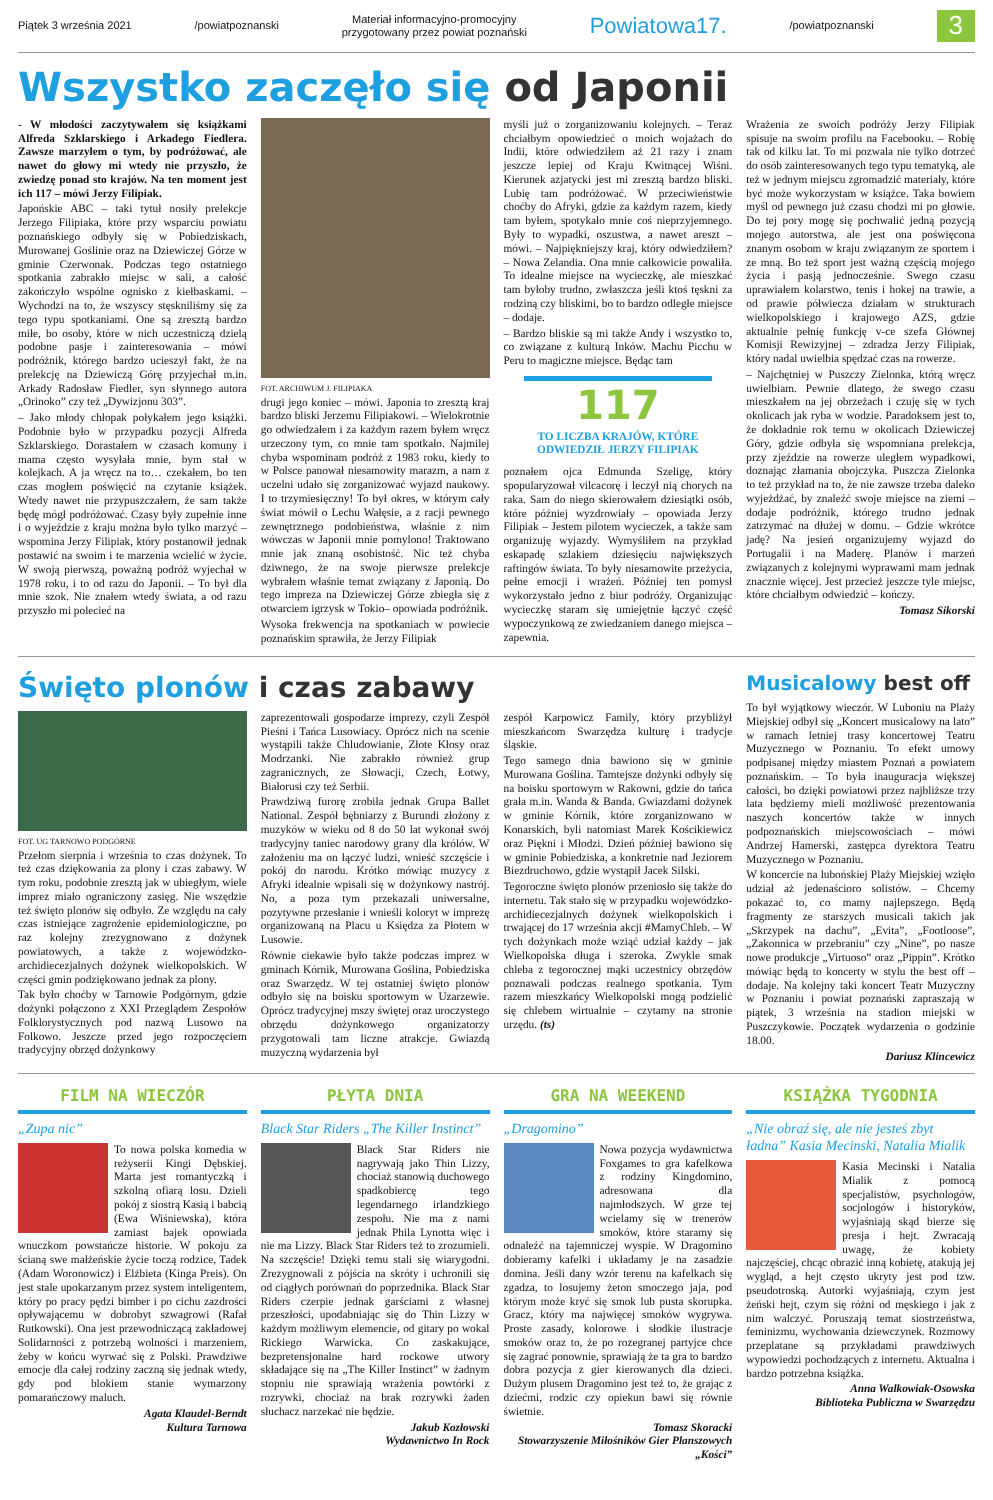Piątek 3 września 2021 /powiatpoznanski Materiał informacyjno-promocyjny
przygotowany przez powiat poznański Powiatowa17. /powiatpoznanski 3
Wszystko zaczęło się od Japonii
- W młodości zaczytywałem się książkami Alfreda Szklarskiego i Arkadego Fiedlera. Zawsze marzyłem o tym, by podróżować, ale nawet do głowy mi wtedy nie przyszło, że zwiedzę ponad sto krajów. Na ten moment jest ich 117 – mówi Jerzy Filipiak.
Japońskie ABC – taki tytuł nosiły prelekcje Jerzego Filipiaka, które przy wsparciu powiatu poznańskiego odbyły się w Pobiedziskach, Murowanej Goślinie oraz na Dziewiczej Górze w gminie Czerwonak. Podczas tego ostatniego spotkania zabrakło miejsc w sali, a całość zakończyło wspólne ognisko z kiełbaskami. – Wychodzi na to, że wszyscy stęskniliśmy się za tego typu spotkaniami. One są zresztą bardzo miłe, bo osoby, które w nich uczestniczą dzielą podobne pasje i zainteresowania – mówi podróżnik, którego bardzo ucieszył fakt, że na prelekcję na Dziewiczą Górę przyjechał m.in. Arkady Radosław Fiedler, syn słynnego autora „Orinoko” czy też „Dywizjonu 303”.
– Jako młody chłopak połykałem jego książki. Podobnie było w przypadku pozycji Alfreda Szklarskiego. Dorastałem w czasach komuny i mama często wysyłała mnie, bym stał w kolejkach. A ja wręcz na to… czekałem, bo ten czas mogłem poświęcić na czytanie książek. Wtedy nawet nie przypuszczałem, że sam także będę mógł podróżować. Czasy były zupełnie inne i o wyjeździe z kraju można było tylko marzyć – wspomina Jerzy Filipiak, który postanowił jednak postawić na swoim i te marzenia wcielić w życie. W swoją pierwszą, poważną podróż wyjechał w 1978 roku, i to od razu do Japonii. – To był dla mnie szok. Nie znałem wtedy świata, a od razu przyszło mi polecieć na
FOT. ARCHIWUM J. FILIPIAKA
drugi jego koniec – mówi. Japonia to zresztą kraj bardzo bliski Jerzemu Filipiakowi. – Wielokrotnie go odwiedzałem i za każdym razem byłem wręcz urzeczony tym, co mnie tam spotkało. Najmilej chyba wspominam podróż z 1983 roku, kiedy to w Polsce panował niesamowity marazm, a nam z uczelni udało się zorganizować wyjazd naukowy. I to trzymiesięczny! To był okres, w którym cały świat mówił o Lechu Wałęsie, a z racji pewnego zewnętrznego podobieństwa, właśnie z nim wówczas w Japonii mnie pomylono! Traktowano mnie jak znaną osobistość. Nic też chyba dziwnego, że na swoje pierwsze prelekcje wybrałem właśnie temat związany z Japonią. Do tego impreza na Dziewiczej Górze zbiegła się z otwarciem igrzysk w Tokio– opowiada podróżnik.
Wysoka frekwencja na spotkaniach w powiecie poznańskim sprawiła, że Jerzy Filipiak
myśli już o zorganizowaniu kolejnych. – Teraz chciałbym opowiedzieć o moich wojażach do Indii, które odwiedziłem aż 21 razy i znam jeszcze lepiej od Kraju Kwitnącej Wiśni. Kierunek azjatycki jest mi zresztą bardzo bliski. Lubię tam podróżować. W przeciwieństwie choćby do Afryki, gdzie za każdym razem, kiedy tam byłem, spotykało mnie coś nieprzyjemnego. Były to wypadki, oszustwa, a nawet areszt – mówi. – Najpiękniejszy kraj, który odwiedziłem? – Nowa Zelandia. Ona mnie całkowicie powaliła. To idealne miejsce na wycieczkę, ale mieszkać tam byłoby trudno, zwłaszcza jeśli ktoś tęskni za rodziną czy bliskimi, bo to bardzo odległe miejsce – dodaje.
– Bardzo bliskie są mi także Andy i wszystko to, co związane z kulturą Inków. Machu Picchu w Peru to magiczne miejsce. Będąc tam
117
TO LICZBA KRAJÓW, KTÓRE ODWIEDZIŁ JERZY FILIPIAK
poznałem ojca Edmunda Szeligę, który spopularyzował vilcacorę i leczył nią chorych na raka. Sam do niego skierowałem dziesiątki osób, które później wyzdrowiały – opowiada Jerzy Filipiak – Jestem pilotem wycieczek, a także sam organizuję wyjazdy. Wymyśliłem na przykład eskapadę szlakiem dziesięciu największych raftingów świata. To były niesamowite przeżycia, pełne emocji i wrażeń. Później ten pomysł wykorzystało jedno z biur podróży. Organizując wycieczkę staram się umiejętnie łączyć część wypoczynkową ze zwiedzaniem danego miejsca – zapewnia.
Wrażenia ze swoich podróży Jerzy Filipiak spisuje na swoim profilu na Facebooku. – Robię tak od kilku lat. To mi pozwala nie tylko dotrzeć do osób zainteresowanych tego typu tematyką, ale też w jednym miejscu zgromadzić materiały, które być może wykorzystam w książce. Taka bowiem myśl od pewnego już czasu chodzi mi po głowie. Do tej pory mogę się pochwalić jedną pozycją mojego autorstwa, ale jest ona poświęcona znanym osobom w kraju związanym ze sportem i ze mną. Bo też sport jest ważną częścią mojego życia i pasją jednocześnie. Swego czasu uprawiałem kolarstwo, tenis i hokej na trawie, a od prawie półwiecza działam w strukturach wielkopolskiego i krajowego AZS, gdzie aktualnie pełnię funkcję v-ce szefa Głównej Komisji Rewizyjnej – zdradza Jerzy Filipiak, który nadal uwielbia spędzać czas na rowerze.
– Najchętniej w Puszczy Zielonka, którą wręcz uwielbiam. Pewnie dlatego, że swego czasu mieszkałem na jej obrzeżach i czuję się w tych okolicach jak ryba w wodzie. Paradoksem jest to, że dokładnie rok temu w okolicach Dziewiczej Góry, gdzie odbyła się wspomniana prelekcja, przy zjeździe na rowerze uległem wypadkowi, doznając złamania obojczyka. Puszcza Zielonka to też przykład na to, że nie zawsze trzeba daleko wyjeżdżać, by znaleźć swoje miejsce na ziemi – dodaje podróżnik, którego trudno jednak zatrzymać na dłużej w domu. – Gdzie wkrótce jadę? Na jesień organizujemy wyjazd do Portugalii i na Maderę. Planów i marzeń związanych z kolejnymi wyprawami mam jednak znacznie więcej. Jest przecież jeszcze tyle miejsc, które chciałbym odwiedzić – kończy.
Tomasz Sikorski
Święto plonów i czas zabawy
FOT. UG TARNOWO PODGÓRNE
Przełom sierpnia i września to czas dożynek. To też czas dziękowania za plony i czas zabawy. W tym roku, podobnie zresztą jak w ubiegłym, wiele imprez miało ograniczony zasięg. Nie wszędzie też święto plonów się odbyło. Ze względu na cały czas istniejące zagrożenie epidemiologiczne, po raz kolejny zrezygnowano z dożynek powiatowych, a także z wojewódzko-archidiecezjalnych dożynek wielkopolskich. W części gmin podziękowano jednak za plony.
Tak było choćby w Tarnowie Podgórnym, gdzie dożynki połączono z XXI Przeglądem Zespołów Folklorystycznych pod nazwą Lusowo na Folkowo. Jeszcze przed jego rozpoczęciem tradycyjny obrzęd dożynkowy
zaprezentowali gospodarze imprezy, czyli Zespół Pieśni i Tańca Lusowiacy. Oprócz nich na scenie wystąpili także Chludowianie, Złote Kłosy oraz Modrzanki. Nie zabrakło również grup zagranicznych, ze Słowacji, Czech, Łotwy, Białorusi czy też Serbii.
Prawdziwą furorę zrobiła jednak Grupa Ballet National. Zespół bębniarzy z Burundi złożony z muzyków w wieku od 8 do 50 lat wykonał swój tradycyjny taniec narodowy grany dla królów. W założeniu ma on łączyć ludzi, wnieść szczęście i pokój do narodu. Krótko mówiąc muzycy z Afryki idealnie wpisali się w dożynkowy nastrój. No, a poza tym przekazali uniwersalne, pozytywne przesłanie i wnieśli koloryt w imprezę organizowaną na Placu u Księdza za Płotem w Lusowie.
Równie ciekawie było także podczas imprez w gminach Kórnik, Murowana Goślina, Pobiedziska oraz Swarzędz. W tej ostatniej święto plonów odbyło się na boisku sportowym w Uzarzewie. Oprócz tradycyjnej mszy świętej oraz uroczystego obrzędu dożynkowego organizatorzy przygotowali tam liczne atrakcje. Gwiazdą muzyczną wydarzenia był
zespół Karpowicz Family, który przybliżył mieszkańcom Swarzędza kulturę i tradycje śląskie.
Tego samego dnia bawiono się w gminie Murowana Goślina. Tamtejsze dożynki odbyły się na boisku sportowym w Rakowni, gdzie do tańca grała m.in. Wanda & Banda. Gwiazdami dożynek w gminie Kórnik, które zorganizowano w Konarskich, byli natomiast Marek Kościkiewicz oraz Piękni i Młodzi. Dzień później bawiono się w gminie Pobiedziska, a konkretnie nad Jeziorem Biezdruchowo, gdzie wystąpił Jacek Silski.
Tegoroczne święto plonów przeniosło się także do internetu. Tak stało się w przypadku wojewódzko-archidiecezjalnych dożynek wielkopolskich i trwającej do 17 września akcji #MamyChleb. – W tych dożynkach może wziąć udział każdy – jak Wielkopolska długa i szeroka. Zwykle smak chleba z tegorocznej mąki uczestnicy obrzędów poznawali podczas realnego spotkania. Tym razem mieszkańcy Wielkopolski mogą podzielić się chlebem wirtualnie – czytamy na stronie urzędu. (ts)
Musicalowy best off
To był wyjątkowy wieczór. W Luboniu na Plaży Miejskiej odbył się „Koncert musicalowy na lato” w ramach letniej trasy koncertowej Teatru Muzycznego w Poznaniu. To efekt umowy podpisanej między miastem Poznań a powiatem poznańskim. – To była inauguracja większej całości, bo dzięki powiatowi przez najbliższe trzy lata będziemy mieli możliwość prezentowania naszych koncertów także w innych podpoznańskich miejscowościach – mówi Andrzej Hamerski, zastępca dyrektora Teatru Muzycznego w Poznaniu.
W koncercie na lubońskiej Plaży Miejskiej wzięło udział aż jedenaścioro solistów. – Chcemy pokazać to, co mamy najlepszego. Będą fragmenty ze starszych musicali takich jak „Skrzypek na dachu”, „Evita”, „Footloose”, „Zakonnica w przebraniu” czy „Nine”, po nasze nowe produkcje „Virtuoso” oraz „Pippin”. Krótko mówiąc będą to koncerty w stylu the best off – dodaje. Na kolejny taki koncert Teatr Muzyczny w Poznaniu i powiat poznański zapraszają w piątek, 3 września na stadion miejski w Puszczykowie. Początek wydarzenia o godzinie 18.00.
Dariusz Klincewicz
FILM NA WIECZÓR
„Zupa nic”
To nowa polska komedia w reżyserii Kingi Dębskiej. Marta jest romantyczką i szkolną ofiarą losu. Dzieli pokój z siostrą Kasią i babcią (Ewa Wiśniewska), która zamiast bajek opowiada wnuczkom powstańcze historie. W pokoju za ścianą swe małżeńskie życie toczą rodzice, Tadek (Adam Woronowicz) i Elżbieta (Kinga Preis). On jest stale upokarzanym przez system inteligentem, który po pracy pędzi bimber i po cichu zazdrości opływającemu w dobrobyt szwagrowi (Rafał Rutkowski). Ona jest przewodniczącą zakładowej Solidarności z potrzebą wolności i marzeniem, żeby w końcu wyrwać się z Polski. Prawdziwe emocje dla całej rodziny zaczną się jednak wtedy, gdy pod blokiem stanie wymarzony pomarańczowy maluch.
Agata Klaudel-Berndt
Kultura Tarnowa
PŁYTA DNIA
Black Star Riders „The Killer Instinct”
Black Star Riders nie nagrywają jako Thin Lizzy, chociaż stanowią duchowego spadkobiercę tego legendarnego irlandzkiego zespołu. Nie ma z nami jednak Phila Lynotta więc i nie ma Lizzy. Black Star Riders też to zrozumieli. Na szczęście! Dzięki temu stali się wiarygodni. Zrezygnowali z pójścia na skróty i uchronili się od ciągłych porównań do poprzednika. Black Star Riders czerpie jednak garściami z własnej przeszłości, upodabniając się do Thin Lizzy w każdym możliwym elemencie, od gitary po wokal Rickiego Warwicka. Co zaskakujące, bezpretensjonalne hard rockowe utwory składające się na „The Killer Instinct” w żadnym stopniu nie sprawiają wrażenia powtórki z rozrywki, chociaż na brak rozrywki żaden słuchacz narzekać nie będzie.
Jakub Kozłowski
Wydawnictwo In Rock
GRA NA WEEKEND
„Dragomino”
Nowa pozycja wydawnictwa Foxgames to gra kafelkowa z rodziny Kingdomino, adresowana dla najmłodszych. W grze tej wcielamy się w trenerów smoków, które staramy się odnaleźć na tajemniczej wyspie. W Dragomino dobieramy kafelki i układamy je na zasadzie domina. Jeśli dany wzór terenu na kafelkach się zgadza, to losujemy żeton smoczego jaja, pod którym może kryć się smok lub pusta skorupka. Gracz, który ma najwięcej smoków wygrywa. Proste zasady, kolorowe i słodkie ilustracje smoków oraz to, że po rozegranej partyjce chce się zagrać ponownie, sprawiają że ta gra to bardzo dobra pozycja z gier kierowanych dla dzieci. Dużym plusem Dragomino jest też to, że grając z dziećmi, rodzic czy opiekun bawi się równie świetnie.
Tomasz Skoracki
Stowarzyszenie Miłośników Gier Planszowych „Kości”
KSIĄŻKA TYGODNIA
„Nie obraź się, ale nie jesteś zbyt ładna” Kasia Mecinski, Natalia Mialik
Kasia Mecinski i Natalia Mialik z pomocą specjalistów, psychologów, socjologów i historyków, wyjaśniają skąd bierze się presja i hejt. Zwracają uwagę, że kobiety najczęściej, chcąc obrazić inną kobietę, atakują jej wygląd, a hejt często ukryty jest pod tzw. pseudotroską. Autorki wyjaśniają, czym jest żeński hejt, czym się różni od męskiego i jak z nim walczyć. Poruszają temat siostrzeństwa, feminizmu, wychowania dziewczynek. Rozmowy przeplatane są przykładami prawdziwych wypowiedzi pochodzących z internetu. Aktualna i bardzo potrzebna książka.
Anna Walkowiak-Osowska
Biblioteka Publiczna w Swarzędzu